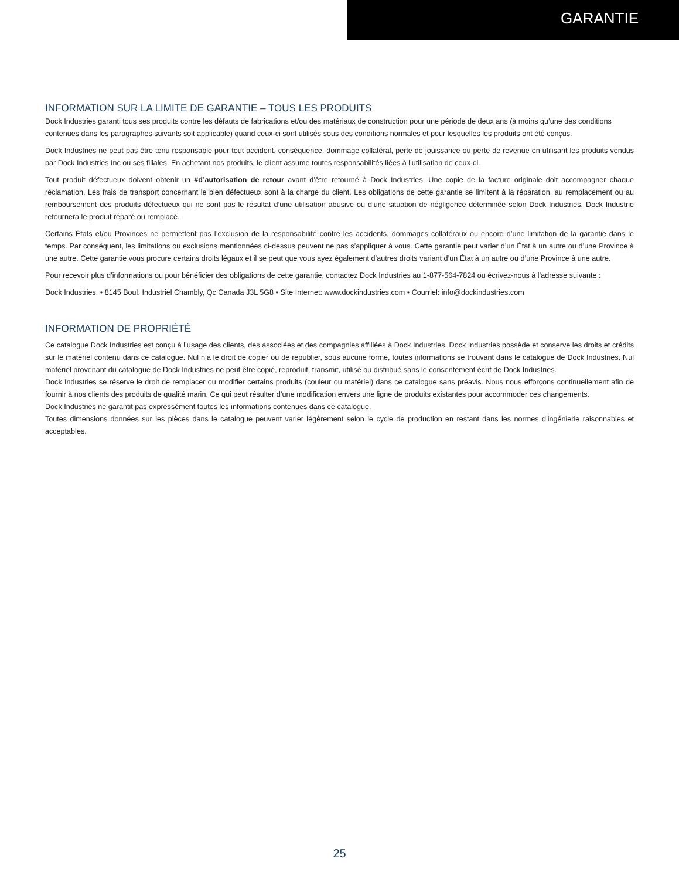GARANTIE
INFORMATION SUR LA LIMITE DE GARANTIE – TOUS LES PRODUITS
Dock Industries garanti tous ses produits contre les défauts de fabrications et/ou des matériaux de construction pour une période de deux ans (à moins qu’une des conditions contenues dans les paragraphes suivants soit applicable) quand ceux-ci sont utilisés sous des conditions normales et pour lesquelles les produits ont été conçus.
Dock Industries ne peut pas être tenu responsable pour tout accident, conséquence, dommage collatéral, perte de jouissance ou perte de revenue en utilisant les produits vendus par Dock Industries Inc ou ses filiales. En achetant nos produits, le client assume toutes responsabilités liées à l’utilisation de ceux-ci.
Tout produit défectueux doivent obtenir un #d’autorisation de retour avant d’être retourné à Dock Industries. Une copie de la facture originale doit accompagner chaque réclamation. Les frais de transport concernant le bien défectueux sont à la charge du client. Les obligations de cette garantie se limitent à la réparation, au remplacement ou au remboursement des produits défectueux qui ne sont pas le résultat d’une utilisation abusive ou d’une situation de négligence déterminée selon Dock Industries. Dock Industrie retournera le produit réparé ou remplacé.
Certains États et/ou Provinces ne permettent pas l’exclusion de la responsabilité contre les accidents, dommages collatéraux ou encore d’une limitation de la garantie dans le temps. Par conséquent, les limitations ou exclusions mentionnées ci-dessus peuvent ne pas s’appliquer à vous. Cette garantie peut varier d’un État à un autre ou d’une Province à une autre. Cette garantie vous procure certains droits légaux et il se peut que vous ayez également d’autres droits variant d’un État à un autre ou d’une Province à une autre.
Pour recevoir plus d’informations ou pour bénéficier des obligations de cette garantie, contactez Dock Industries au 1-877-564-7824 ou écrivez-nous à l’adresse suivante :
Dock Industries. • 8145 Boul. Industriel Chambly, Qc Canada J3L 5G8 • Site Internet: www.dockindustries.com • Courriel: info@dockindustries.com
INFORMATION DE PROPRIÉTÉ
Ce catalogue Dock Industries est conçu à l’usage des clients, des associées et des compagnies affiliées à Dock Industries. Dock Industries possède et conserve les droits et crédits sur le matériel contenu dans ce catalogue. Nul n’a le droit de copier ou de republier, sous aucune forme, toutes informations se trouvant dans le catalogue de Dock Industries. Nul matériel provenant du catalogue de Dock Industries ne peut être copié, reproduit, transmit, utilisé ou distribué sans le consentement écrit de Dock Industries.
Dock Industries se réserve le droit de remplacer ou modifier certains produits (couleur ou matériel) dans ce catalogue sans préavis. Nous nous efforçons continuellement afin de fournir à nos clients des produits de qualité marin. Ce qui peut résulter d’une modification envers une ligne de produits existantes pour accommoder ces changements.
Dock Industries ne garantit pas expressément toutes les informations contenues dans ce catalogue.
Toutes dimensions données sur les pièces dans le catalogue peuvent varier légèrement selon le cycle de production en restant dans les normes d’ingénierie raisonnables et acceptables.
25